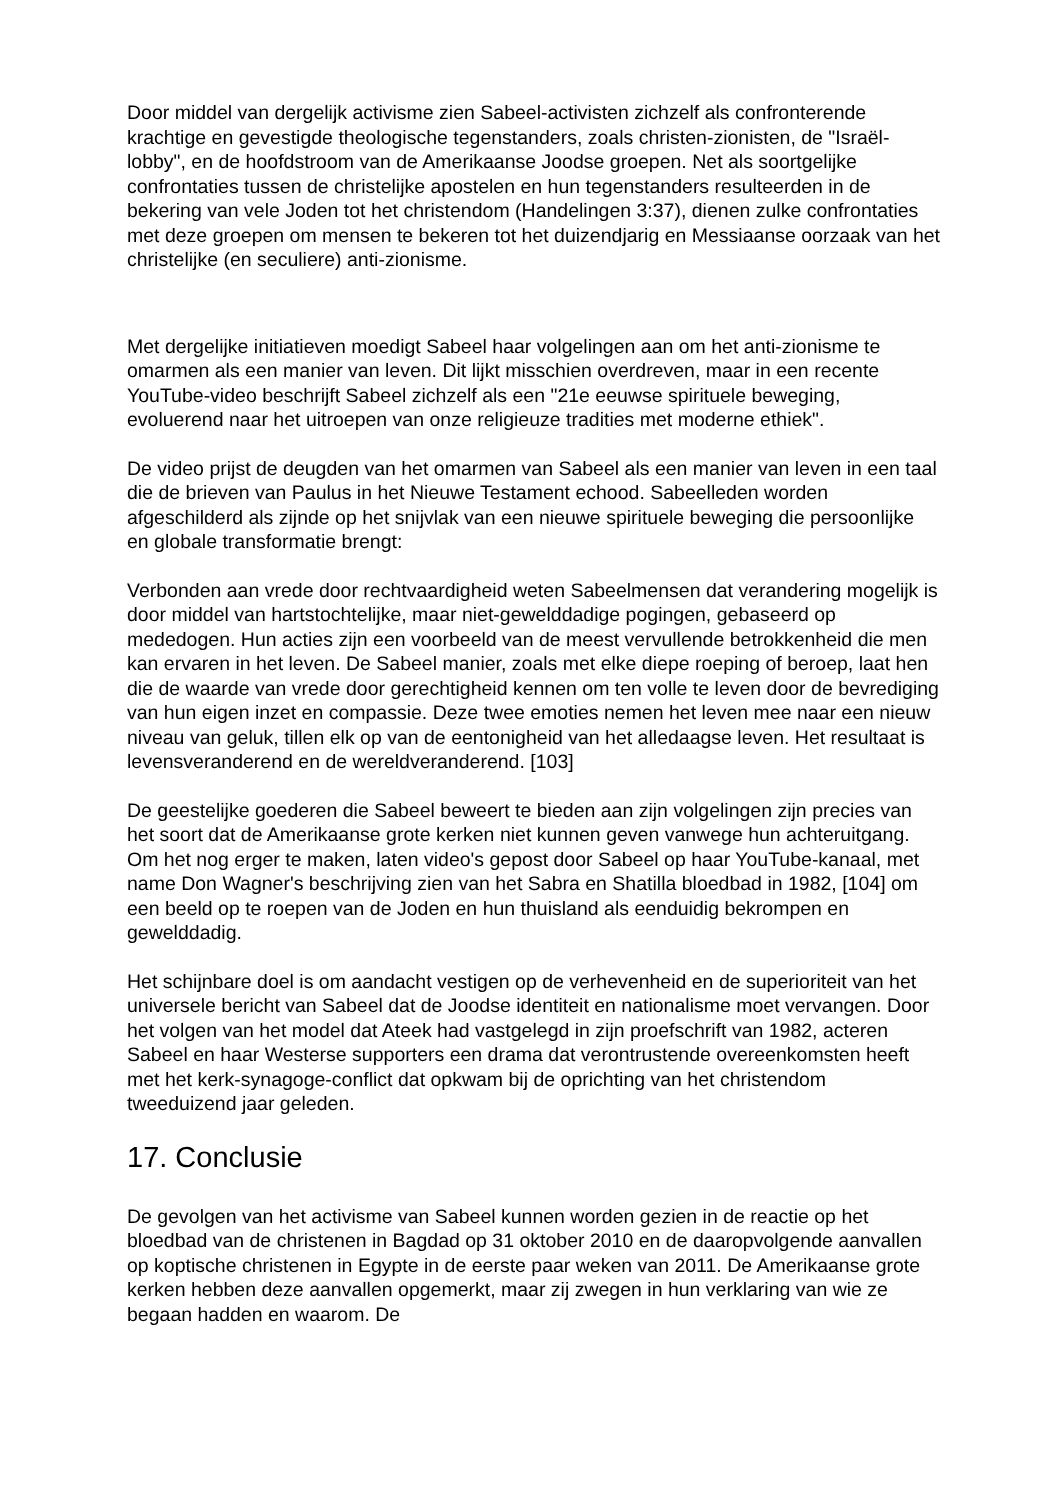Door middel van dergelijk activisme zien Sabeel-activisten zichzelf als confronterende krachtige en gevestigde theologische tegenstanders, zoals christen-zionisten, de "Israël-lobby", en de hoofdstroom van de Amerikaanse Joodse groepen. Net als soortgelijke confrontaties tussen de christelijke apostelen en hun tegenstanders resulteerden in de bekering van vele Joden tot het christendom (Handelingen 3:37), dienen zulke confrontaties met deze groepen om mensen te bekeren tot het duizendjarig en Messiaanse oorzaak van het christelijke (en seculiere) anti-zionisme.
Met dergelijke initiatieven moedigt Sabeel haar volgelingen aan om het anti-zionisme te omarmen als een manier van leven. Dit lijkt misschien overdreven, maar in een recente YouTube-video beschrijft Sabeel zichzelf als een "21e eeuwse spirituele beweging, evoluerend naar het uitroepen van onze religieuze tradities met moderne ethiek".
De video prijst de deugden van het omarmen van Sabeel als een manier van leven in een taal die de brieven van Paulus in het Nieuwe Testament echood. Sabeelleden worden afgeschilderd als zijnde op het snijvlak van een nieuwe spirituele beweging die persoonlijke en globale transformatie brengt:
Verbonden aan vrede door rechtvaardigheid weten Sabeelmensen dat verandering mogelijk is door middel van hartstochtelijke, maar niet-gewelddadige pogingen, gebaseerd op mededogen. Hun acties zijn een voorbeeld van de meest vervullende betrokkenheid die men kan ervaren in het leven. De Sabeel manier, zoals met elke diepe roeping of beroep, laat hen die de waarde van vrede door gerechtigheid kennen om ten volle te leven door de bevrediging van hun eigen inzet en compassie. Deze twee emoties nemen het leven mee naar een nieuw niveau van geluk, tillen elk op van de eentonigheid van het alledaagse leven. Het resultaat is levensveranderend en de wereldveranderend. [103]
De geestelijke goederen die Sabeel beweert te bieden aan zijn volgelingen zijn precies van het soort dat de Amerikaanse grote kerken niet kunnen geven vanwege hun achteruitgang. Om het nog erger te maken, laten video's gepost door Sabeel op haar YouTube-kanaal, met name Don Wagner's beschrijving zien van het Sabra en Shatilla bloedbad in 1982, [104] om een beeld op te roepen van de Joden en hun thuisland als eenduidig bekrompen en gewelddadig.
Het schijnbare doel is om aandacht vestigen op de verhevenheid en de superioriteit van het universele bericht van Sabeel dat de Joodse identiteit en nationalisme moet vervangen. Door het volgen van het model dat Ateek had vastgelegd in zijn proefschrift van 1982, acteren Sabeel en haar Westerse supporters een drama dat verontrustende overeenkomsten heeft met het kerk-synagoge-conflict dat opkwam bij de oprichting van het christendom tweeduizend jaar geleden.
17. Conclusie
De gevolgen van het activisme van Sabeel kunnen worden gezien in de reactie op het bloedbad van de christenen in Bagdad op 31 oktober 2010 en de daaropvolgende aanvallen op koptische christenen in Egypte in de eerste paar weken van 2011. De Amerikaanse grote kerken hebben deze aanvallen opgemerkt, maar zij zwegen in hun verklaring van wie ze begaan hadden en waarom. De